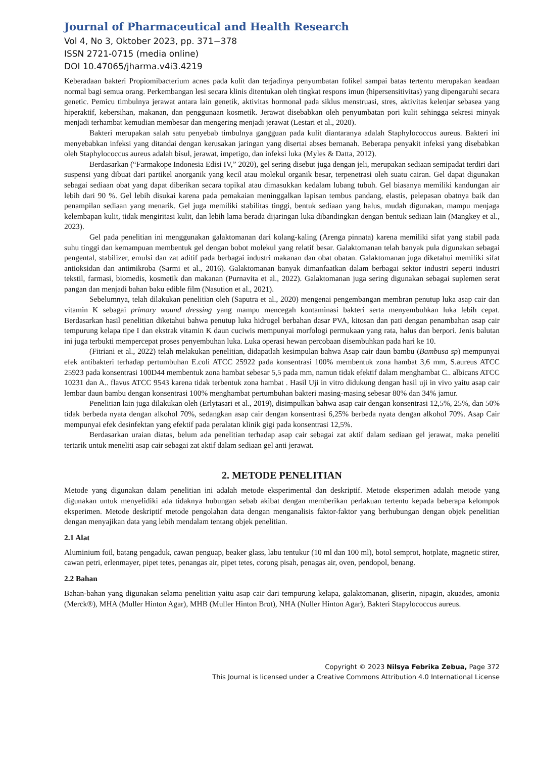Journal of Pharmaceutical and Health Research
Vol 4, No 3, Oktober 2023, pp. 371−378
ISSN 2721-0715 (media online)
DOI 10.47065/jharma.v4i3.4219
Keberadaan bakteri Propiomibacterium acnes pada kulit dan terjadinya penyumbatan folikel sampai batas tertentu merupakan keadaan normal bagi semua orang. Perkembangan lesi secara klinis ditentukan oleh tingkat respons imun (hipersensitivitas) yang dipengaruhi secara genetic. Pemicu timbulnya jerawat antara lain genetik, aktivitas hormonal pada siklus menstruasi, stres, aktivitas kelenjar sebasea yang hiperaktif, kebersihan, makanan, dan penggunaan kosmetik. Jerawat disebabkan oleh penyumbatan pori kulit sehingga sekresi minyak menjadi terhambat kemudian membesar dan mengering menjadi jerawat (Lestari et al., 2020).
Bakteri merupakan salah satu penyebab timbulnya gangguan pada kulit diantaranya adalah Staphylococcus aureus. Bakteri ini menyebabkan infeksi yang ditandai dengan kerusakan jaringan yang disertai abses bernanah. Beberapa penyakit infeksi yang disebabkan oleh Staphylococcus aureus adalah bisul, jerawat, impetigo, dan infeksi luka (Myles & Datta, 2012).
Berdasarkan (“Farmakope Indonesia Edisi IV,” 2020), gel sering disebut juga dengan jeli, merupakan sediaan semipadat terdiri dari suspensi yang dibuat dari partikel anorganik yang kecil atau molekul organik besar, terpenetrasi oleh suatu cairan. Gel dapat digunakan sebagai sediaan obat yang dapat diberikan secara topikal atau dimasukkan kedalam lubang tubuh. Gel biasanya memiliki kandungan air lebih dari 90 %. Gel lebih disukai karena pada pemakaian meninggalkan lapisan tembus pandang, elastis, pelepasan obatnya baik dan penampilan sediaan yang menarik. Gel juga memiliki stabilitas tinggi, bentuk sediaan yang halus, mudah digunakan, mampu menjaga kelembapan kulit, tidak mengiritasi kulit, dan lebih lama berada dijaringan luka dibandingkan dengan bentuk sediaan lain (Mangkey et al., 2023).
Gel pada penelitian ini menggunakan galaktomanan dari kolang-kaling (Arenga pinnata) karena memiliki sifat yang stabil pada suhu tinggi dan kemampuan membentuk gel dengan bobot molekul yang relatif besar. Galaktomanan telah banyak pula digunakan sebagai pengental, stabilizer, emulsi dan zat aditif pada berbagai industri makanan dan obat obatan. Galaktomanan juga diketahui memiliki sifat antioksidan dan antimikroba (Sarmi et al., 2016). Galaktomanan banyak dimanfaatkan dalam berbagai sektor industri seperti industri tekstil, farmasi, biomedis, kosmetik dan makanan (Purnavita et al., 2022). Galaktomanan juga sering digunakan sebagai suplemen serat pangan dan menjadi bahan baku edible film (Nasution et al., 2021).
Sebelumnya, telah dilakukan penelitian oleh (Saputra et al., 2020) mengenai pengembangan membran penutup luka asap cair dan vitamin K sebagai primary wound dressing yang mampu mencegah kontaminasi bakteri serta menyembuhkan luka lebih cepat. Berdasarkan hasil penelitian diketahui bahwa penutup luka hidrogel berbahan dasar PVA, kitosan dan pati dengan penambahan asap cair tempurung kelapa tipe I dan ekstrak vitamin K daun cuciwis mempunyai morfologi permukaan yang rata, halus dan berpori. Jenis balutan ini juga terbukti mempercepat proses penyembuhan luka. Luka operasi hewan percobaan disembuhkan pada hari ke 10.
(Fitriani et al., 2022) telah melakukan penelitian, didapatlah kesimpulan bahwa Asap cair daun bambu (Bambusa sp) mempunyai efek antibakteri terhadap pertumbuhan E.coli ATCC 25922 pada konsentrasi 100% membentuk zona hambat 3,6 mm, S.aureus ATCC 25923 pada konsentrasi 100D44 membentuk zona hambat sebesar 5,5 pada mm, namun tidak efektif dalam menghambat C.. albicans ATCC 10231 dan A.. flavus ATCC 9543 karena tidak terbentuk zona hambat . Hasil Uji in vitro didukung dengan hasil uji in vivo yaitu asap cair lembar daun bambu dengan konsentrasi 100% menghambat pertumbuhan bakteri masing-masing sebesar 80% dan 34% jamur.
Penelitian lain juga dilakukan oleh (Erlytasari et al., 2019), disimpulkan bahwa asap cair dengan konsentrasi 12,5%, 25%, dan 50% tidak berbeda nyata dengan alkohol 70%, sedangkan asap cair dengan konsentrasi 6,25% berbeda nyata dengan alkohol 70%. Asap Cair mempunyai efek desinfektan yang efektif pada peralatan klinik gigi pada konsentrasi 12,5%.
Berdasarkan uraian diatas, belum ada penelitian terhadap asap cair sebagai zat aktif dalam sediaan gel jerawat, maka peneliti tertarik untuk meneliti asap cair sebagai zat aktif dalam sediaan gel anti jerawat.
2. METODE PENELITIAN
Metode yang digunakan dalam penelitian ini adalah metode eksperimental dan deskriptif. Metode eksperimen adalah metode yang digunakan untuk menyelidiki ada tidaknya hubungan sebab akibat dengan memberikan perlakuan tertentu kepada beberapa kelompok eksperimen. Metode deskriptif metode pengolahan data dengan menganalisis faktor-faktor yang berhubungan dengan objek penelitian dengan menyajikan data yang lebih mendalam tentang objek penelitian.
2.1 Alat
Aluminium foil, batang pengaduk, cawan penguap, beaker glass, labu tentukur (10 ml dan 100 ml), botol semprot, hotplate, magnetic stirer, cawan petri, erlenmayer, pipet tetes, penangas air, pipet tetes, corong pisah, penagas air, oven, pendopol, benang.
2.2 Bahan
Bahan-bahan yang digunakan selama penelitian yaitu asap cair dari tempurung kelapa, galaktomanan, gliserin, nipagin, akuades, amonia (Merck®), MHA (Muller Hinton Agar), MHB (Muller Hinton Brot), NHA (Nuller Hinton Agar), Bakteri Stapylococcus aureus.
Copyright © 2023 Nilsya Febrika Zebua, Page 372
This Journal is licensed under a Creative Commons Attribution 4.0 International License